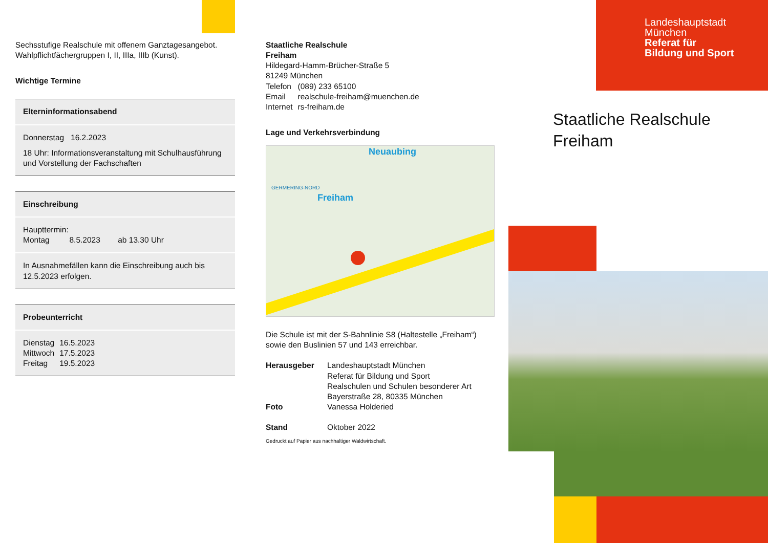Sechsstufige Realschule mit offenem Ganztagesangebot.
Wahlpflichtfächergruppen I, II, IIIa, IIIb (Kunst).
Wichtige Termine
Elterninformationsabend
Donnerstag 16.2.2023
18 Uhr: Informationsveranstaltung mit Schulhausführung und Vorstellung der Fachschaften
Einschreibung
Haupttermin:
Montag 8.5.2023 ab 13.30 Uhr
In Ausnahmefällen kann die Einschreibung auch bis 12.5.2023 erfolgen.
Probeunterricht
| Dienstag | 16.5.2023 |
| Mittwoch | 17.5.2023 |
| Freitag | 19.5.2023 |
Staatliche Realschule
Freiham
Hildegard-Hamm-Brücher-Straße 5
81249 München
| Telefon | (089) 233 65100 |
| Email | realschule-freiham@muenchen.de |
| Internet | rs-freiham.de |
Lage und Verkehrsverbindung
Freiham
Neuaubing
GERMERING-NORD
Die Schule ist mit der S-Bahnlinie S8 (Haltestelle „Freiham“) sowie den Buslinien 57 und 143 erreichbar.
| Herausgeber | Landeshauptstadt München Referat für Bildung und Sport Realschulen und Schulen besonderer Art Bayerstraße 28, 80335 München |
| Foto | Vanessa Holderied |
| Stand | Oktober 2022 |
Gedruckt auf Papier aus nachhaltiger Waldwirtschaft.
Landeshauptstadt
München
Referat für
Bildung und Sport
Staatliche Realschule
Freiham